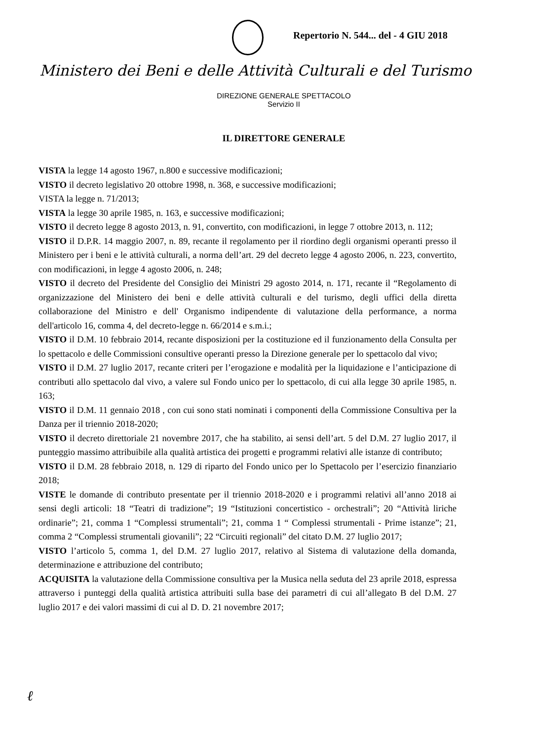Repertorio N. 544... del - 4 GIU 2018
Ministero dei Beni e delle Attività Culturali e del Turismo
DIREZIONE GENERALE SPETTACOLO
Servizio II
IL DIRETTORE GENERALE
VISTA la legge 14 agosto 1967, n.800 e successive modificazioni;
VISTO il decreto legislativo 20 ottobre 1998, n. 368, e successive modificazioni;
VISTA la legge n. 71/2013;
VISTA la legge 30 aprile 1985, n. 163, e successive modificazioni;
VISTO il decreto legge 8 agosto 2013, n. 91, convertito, con modificazioni, in legge 7 ottobre 2013, n. 112;
VISTO il D.P.R. 14 maggio 2007, n. 89, recante il regolamento per il riordino degli organismi operanti presso il Ministero per i beni e le attività culturali, a norma dell’art. 29 del decreto legge 4 agosto 2006, n. 223, convertito, con modificazioni, in legge 4 agosto 2006, n. 248;
VISTO il decreto del Presidente del Consiglio dei Ministri 29 agosto 2014, n. 171, recante il “Regolamento di organizzazione del Ministero dei beni e delle attività culturali e del turismo, degli uffici della diretta collaborazione del Ministro e dell' Organismo indipendente di valutazione della performance, a norma dell'articolo 16, comma 4, del decreto-legge n. 66/2014 e s.m.i.;
VISTO il D.M. 10 febbraio 2014, recante disposizioni per la costituzione ed il funzionamento della Consulta per lo spettacolo e delle Commissioni consultive operanti presso la Direzione generale per lo spettacolo dal vivo;
VISTO il D.M. 27 luglio 2017, recante criteri per l’erogazione e modalità per la liquidazione e l’anticipazione di contributi allo spettacolo dal vivo, a valere sul Fondo unico per lo spettacolo, di cui alla legge 30 aprile 1985, n. 163;
VISTO il D.M. 11 gennaio 2018 , con cui sono stati nominati i componenti della Commissione Consultiva per la Danza per il triennio 2018-2020;
VISTO il decreto direttoriale 21 novembre 2017, che ha stabilito, ai sensi dell’art. 5 del D.M. 27 luglio 2017, il punteggio massimo attribuibile alla qualità artistica dei progetti e programmi relativi alle istanze di contributo;
VISTO il D.M. 28 febbraio 2018, n. 129 di riparto del Fondo unico per lo Spettacolo per l’esercizio finanziario 2018;
VISTE le domande di contributo presentate per il triennio 2018-2020 e i programmi relativi all’anno 2018 ai sensi degli articoli: 18 “Teatri di tradizione”; 19 “Istituzioni concertistico - orchestrali”; 20 “Attività liriche ordinarie”; 21, comma 1 “Complessi strumentali”; 21, comma 1 “ Complessi strumentali - Prime istanze”; 21, comma 2 “Complessi strumentali giovanili”; 22 “Circuiti regionali” del citato D.M. 27 luglio 2017;
VISTO l’articolo 5, comma 1, del D.M. 27 luglio 2017, relativo al Sistema di valutazione della domanda, determinazione e attribuzione del contributo;
ACQUISITA la valutazione della Commissione consultiva per la Musica nella seduta del 23 aprile 2018, espressa attraverso i punteggi della qualità artistica attribuiti sulla base dei parametri di cui all’allegato B del D.M. 27 luglio 2017 e dei valori massimi di cui al D. D. 21 novembre 2017;
ℓ